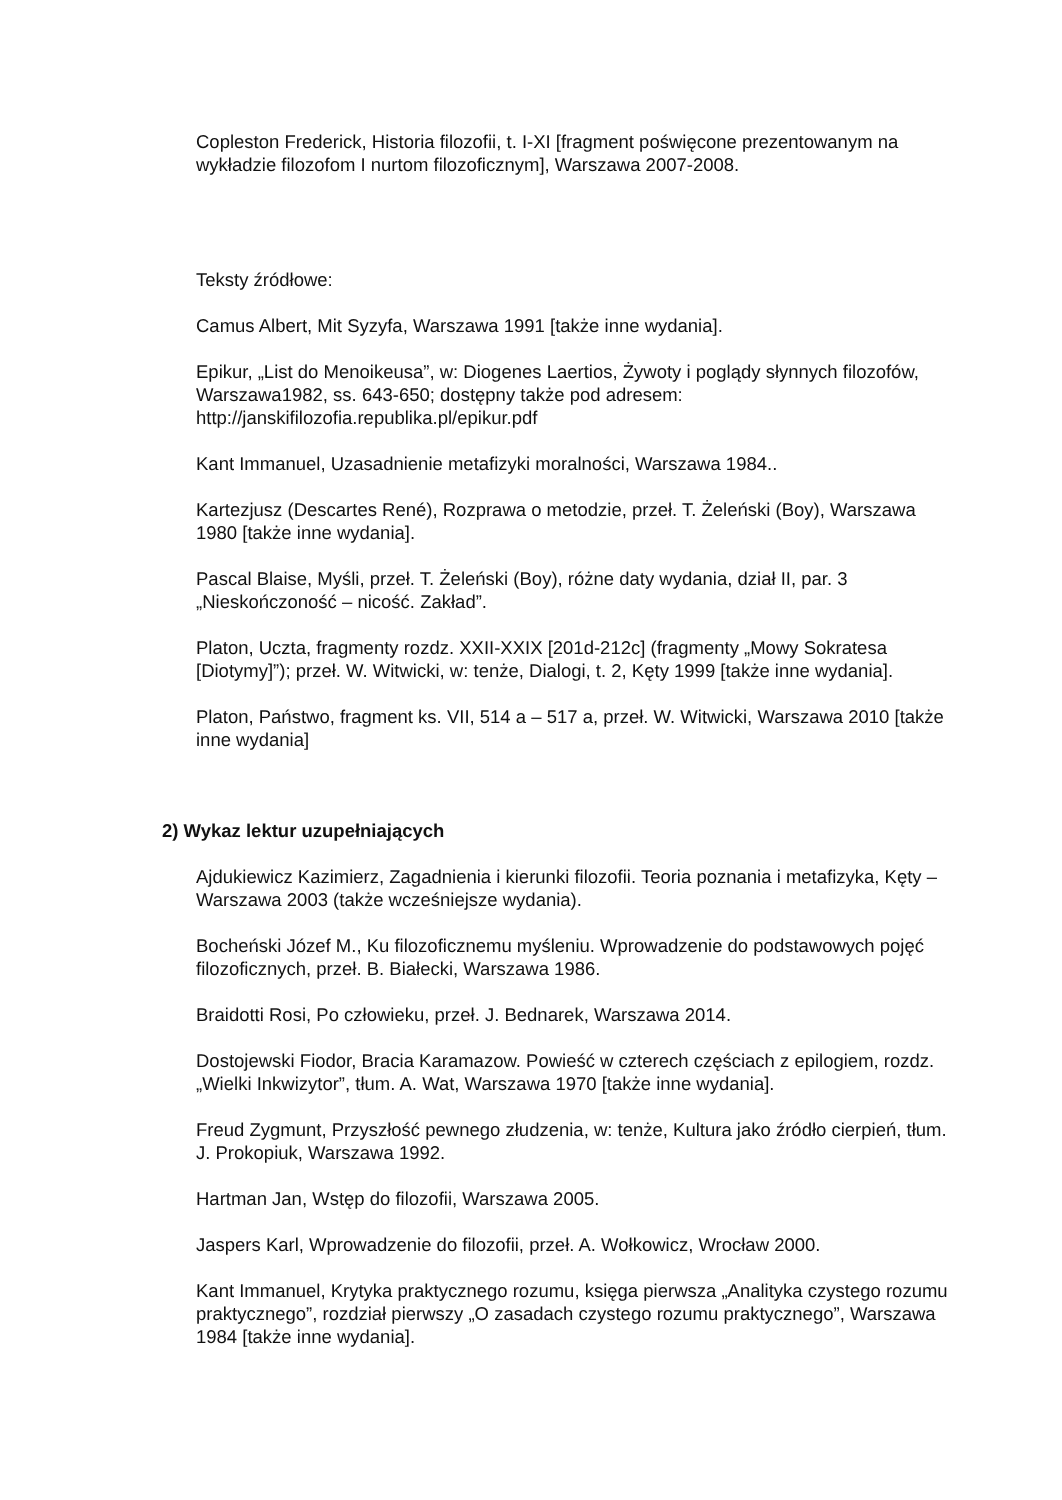Copleston Frederick, Historia filozofii, t. I-XI [fragment poświęcone prezentowanym na wykładzie filozofom I nurtom filozoficznym], Warszawa 2007-2008.
Teksty źródłowe:
Camus Albert, Mit Syzyfa, Warszawa 1991 [także inne wydania].
Epikur, „List do Menoikeusa”, w: Diogenes Laertios, Żywoty i poglądy słynnych filozofów, Warszawa1982, ss. 643-650; dostępny także pod adresem: http://janskifilozofia.republika.pl/epikur.pdf
Kant Immanuel, Uzasadnienie metafizyki moralności, Warszawa 1984..
Kartezjusz (Descartes René), Rozprawa o metodzie, przeł. T. Żeleński (Boy), Warszawa 1980 [także inne wydania].
Pascal Blaise, Myśli, przeł. T. Żeleński (Boy), różne daty wydania, dział II, par. 3 „Nieskończoność – nicość. Zakład”.
Platon, Uczta, fragmenty rozdz. XXII-XXIX [201d-212c] (fragmenty „Mowy Sokratesa [Diotymy]”); przeł. W. Witwicki, w: tenże, Dialogi, t. 2, Kęty 1999 [także inne wydania].
Platon, Państwo, fragment ks. VII, 514 a – 517 a, przeł. W. Witwicki, Warszawa 2010 [także inne wydania]
2) Wykaz lektur uzupełniających
Ajdukiewicz Kazimierz, Zagadnienia i kierunki filozofii. Teoria poznania i metafizyka, Kęty –Warszawa 2003 (także wcześniejsze wydania).
Bocheński Józef M., Ku filozoficznemu myśleniu. Wprowadzenie do podstawowych pojęć filozoficznych, przeł. B. Białecki, Warszawa 1986.
Braidotti Rosi, Po człowieku, przeł. J. Bednarek, Warszawa 2014.
Dostojewski Fiodor, Bracia Karamazow. Powieść w czterech częściach z epilogiem, rozdz. „Wielki Inkwizytor”, tłum. A. Wat, Warszawa 1970 [także inne wydania].
Freud Zygmunt, Przyszłość pewnego złudzenia, w: tenże, Kultura jako źródło cierpień, tłum. J. Prokopiuk, Warszawa 1992.
Hartman Jan, Wstęp do filozofii, Warszawa 2005.
Jaspers Karl, Wprowadzenie do filozofii, przeł. A. Wołkowicz, Wrocław 2000.
Kant Immanuel, Krytyka praktycznego rozumu, księga pierwsza „Analityka czystego rozumu praktycznego”, rozdział pierwszy „O zasadach czystego rozumu praktycznego”, Warszawa 1984 [także inne wydania].